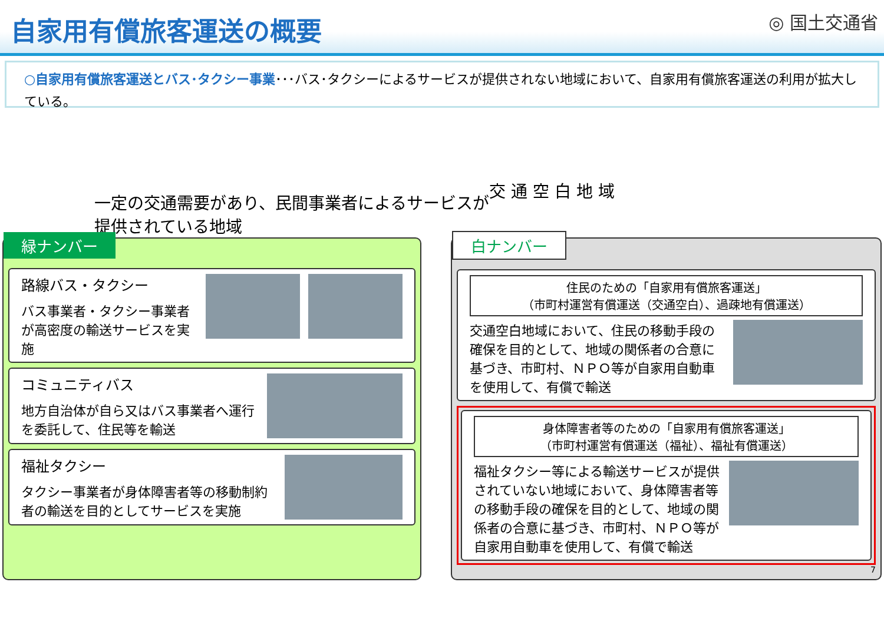自家用有償旅客運送の概要
◎ 国土交通省
○自家用有償旅客運送とバス･タクシー事業･･･バス･タクシーによるサービスが提供されない地域において、自家用有償旅客運送の利用が拡大している。
一定の交通需要があり、民間事業者によるサービスが提供されている地域
交 通 空 白 地 域
緑ナンバー
路線バス・タクシー
バス事業者・タクシー事業者が高密度の輸送サービスを実施
コミュニティバス
地方自治体が自ら又はバス事業者へ運行を委託して、住民等を輸送
福祉タクシー
タクシー事業者が身体障害者等の移動制約者の輸送を目的としてサービスを実施
白ナンバー
住民のための「自家用有償旅客運送」
（市町村運営有償運送（交通空白）、過疎地有償運送）
交通空白地域において、住民の移動手段の確保を目的として、地域の関係者の合意に基づき、市町村、ＮＰＯ等が自家用自動車を使用して、有償で輸送
身体障害者等のための「自家用有償旅客運送」
（市町村運営有償運送（福祉）、福祉有償運送）
福祉タクシー等による輸送サービスが提供されていない地域において、身体障害者等の移動手段の確保を目的として、地域の関係者の合意に基づき、市町村、ＮＰＯ等が自家用自動車を使用して、有償で輸送
7